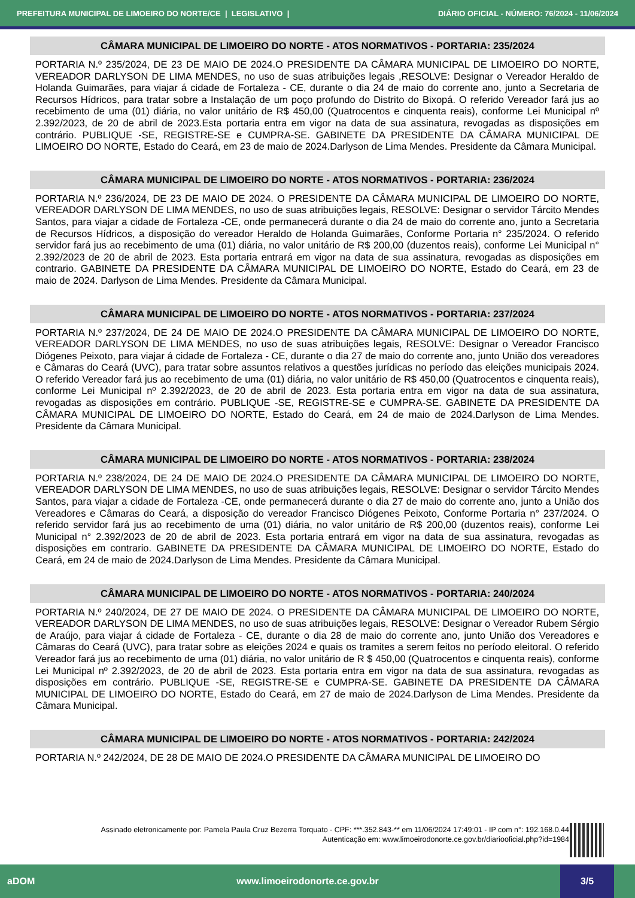PREFEITURA MUNICIPAL DE LIMOEIRO DO NORTE/CE | LEGISLATIVO | DIÁRIO OFICIAL - NÚMERO: 76/2024 - 11/06/2024
CÂMARA MUNICIPAL DE LIMOEIRO DO NORTE - ATOS NORMATIVOS - PORTARIA: 235/2024
PORTARIA N.º 235/2024, DE 23 DE MAIO DE 2024.O PRESIDENTE DA CÂMARA MUNICIPAL DE LIMOEIRO DO NORTE, VEREADOR DARLYSON DE LIMA MENDES, no uso de suas atribuições legais ,RESOLVE: Designar o Vereador Heraldo de Holanda Guimarães, para viajar á cidade de Fortaleza - CE, durante o dia 24 de maio do corrente ano, junto a Secretaria de Recursos Hídricos, para tratar sobre a Instalação de um poço profundo do Distrito do Bixopá. O referido Vereador fará jus ao recebimento de uma (01) diária, no valor unitário de R$ 450,00 (Quatrocentos e cinquenta reais), conforme Lei Municipal nº 2.392/2023, de 20 de abril de 2023.Esta portaria entra em vigor na data de sua assinatura, revogadas as disposições em contrário. PUBLIQUE -SE, REGISTRE-SE e CUMPRA-SE. GABINETE DA PRESIDENTE DA CÂMARA MUNICIPAL DE LIMOEIRO DO NORTE, Estado do Ceará, em 23 de maio de 2024.Darlyson de Lima Mendes. Presidente da Câmara Municipal.
CÂMARA MUNICIPAL DE LIMOEIRO DO NORTE - ATOS NORMATIVOS - PORTARIA: 236/2024
PORTARIA N.º 236/2024, DE 23 DE MAIO DE 2024. O PRESIDENTE DA CÂMARA MUNICIPAL DE LIMOEIRO DO NORTE, VEREADOR DARLYSON DE LIMA MENDES, no uso de suas atribuições legais, RESOLVE: Designar o servidor Tárcito Mendes Santos, para viajar a cidade de Fortaleza -CE, onde permanecerá durante o dia 24 de maio do corrente ano, junto a Secretaria de Recursos Hídricos, a disposição do vereador Heraldo de Holanda Guimarães, Conforme Portaria n° 235/2024. O referido servidor fará jus ao recebimento de uma (01) diária, no valor unitário de R$ 200,00 (duzentos reais), conforme Lei Municipal n° 2.392/2023 de 20 de abril de 2023. Esta portaria entrará em vigor na data de sua assinatura, revogadas as disposições em contrario. GABINETE DA PRESIDENTE DA CÂMARA MUNICIPAL DE LIMOEIRO DO NORTE, Estado do Ceará, em 23 de maio de 2024. Darlyson de Lima Mendes. Presidente da Câmara Municipal.
CÂMARA MUNICIPAL DE LIMOEIRO DO NORTE - ATOS NORMATIVOS - PORTARIA: 237/2024
PORTARIA N.º 237/2024, DE 24 DE MAIO DE 2024.O PRESIDENTE DA CÂMARA MUNICIPAL DE LIMOEIRO DO NORTE, VEREADOR DARLYSON DE LIMA MENDES, no uso de suas atribuições legais, RESOLVE: Designar o Vereador Francisco Diógenes Peixoto, para viajar á cidade de Fortaleza - CE, durante o dia 27 de maio do corrente ano, junto União dos vereadores e Câmaras do Ceará (UVC), para tratar sobre assuntos relativos a questões jurídicas no período das eleições municipais 2024. O referido Vereador fará jus ao recebimento de uma (01) diária, no valor unitário de R$ 450,00 (Quatrocentos e cinquenta reais), conforme Lei Municipal nº 2.392/2023, de 20 de abril de 2023. Esta portaria entra em vigor na data de sua assinatura, revogadas as disposições em contrário. PUBLIQUE -SE, REGISTRE-SE e CUMPRA-SE. GABINETE DA PRESIDENTE DA CÂMARA MUNICIPAL DE LIMOEIRO DO NORTE, Estado do Ceará, em 24 de maio de 2024.Darlyson de Lima Mendes. Presidente da Câmara Municipal.
CÂMARA MUNICIPAL DE LIMOEIRO DO NORTE - ATOS NORMATIVOS - PORTARIA: 238/2024
PORTARIA N.º 238/2024, DE 24 DE MAIO DE 2024.O PRESIDENTE DA CÂMARA MUNICIPAL DE LIMOEIRO DO NORTE, VEREADOR DARLYSON DE LIMA MENDES, no uso de suas atribuições legais, RESOLVE: Designar o servidor Tárcito Mendes Santos, para viajar a cidade de Fortaleza -CE, onde permanecerá durante o dia 27 de maio do corrente ano, junto a União dos Vereadores e Câmaras do Ceará, a disposição do vereador Francisco Diógenes Peixoto, Conforme Portaria n° 237/2024. O referido servidor fará jus ao recebimento de uma (01) diária, no valor unitário de R$ 200,00 (duzentos reais), conforme Lei Municipal n° 2.392/2023 de 20 de abril de 2023. Esta portaria entrará em vigor na data de sua assinatura, revogadas as disposições em contrario. GABINETE DA PRESIDENTE DA CÂMARA MUNICIPAL DE LIMOEIRO DO NORTE, Estado do Ceará, em 24 de maio de 2024.Darlyson de Lima Mendes. Presidente da Câmara Municipal.
CÂMARA MUNICIPAL DE LIMOEIRO DO NORTE - ATOS NORMATIVOS - PORTARIA: 240/2024
PORTARIA N.º 240/2024, DE 27 DE MAIO DE 2024. O PRESIDENTE DA CÂMARA MUNICIPAL DE LIMOEIRO DO NORTE, VEREADOR DARLYSON DE LIMA MENDES, no uso de suas atribuições legais, RESOLVE: Designar o Vereador Rubem Sérgio de Araújo, para viajar á cidade de Fortaleza - CE, durante o dia 28 de maio do corrente ano, junto União dos Vereadores e Câmaras do Ceará (UVC), para tratar sobre as eleições 2024 e quais os tramites a serem feitos no período eleitoral. O referido Vereador fará jus ao recebimento de uma (01) diária, no valor unitário de R $ 450,00 (Quatrocentos e cinquenta reais), conforme Lei Municipal nº 2.392/2023, de 20 de abril de 2023. Esta portaria entra em vigor na data de sua assinatura, revogadas as disposições em contrário. PUBLIQUE -SE, REGISTRE-SE e CUMPRA-SE. GABINETE DA PRESIDENTE DA CÂMARA MUNICIPAL DE LIMOEIRO DO NORTE, Estado do Ceará, em 27 de maio de 2024.Darlyson de Lima Mendes. Presidente da Câmara Municipal.
CÂMARA MUNICIPAL DE LIMOEIRO DO NORTE - ATOS NORMATIVOS - PORTARIA: 242/2024
PORTARIA N.º 242/2024, DE 28 DE MAIO DE 2024.O PRESIDENTE DA CÂMARA MUNICIPAL DE LIMOEIRO DO
Assinado eletronicamente por: Pamela Paula Cruz Bezerra Torquato - CPF: ***.352.843-** em 11/06/2024 17:49:01 - IP com n°: 192.168.0.44
Autenticação em: www.limoeirodonorte.ce.gov.br/diariooficial.php?id=1984
aDOM www.limoeirodonorte.ce.gov.br 3/5